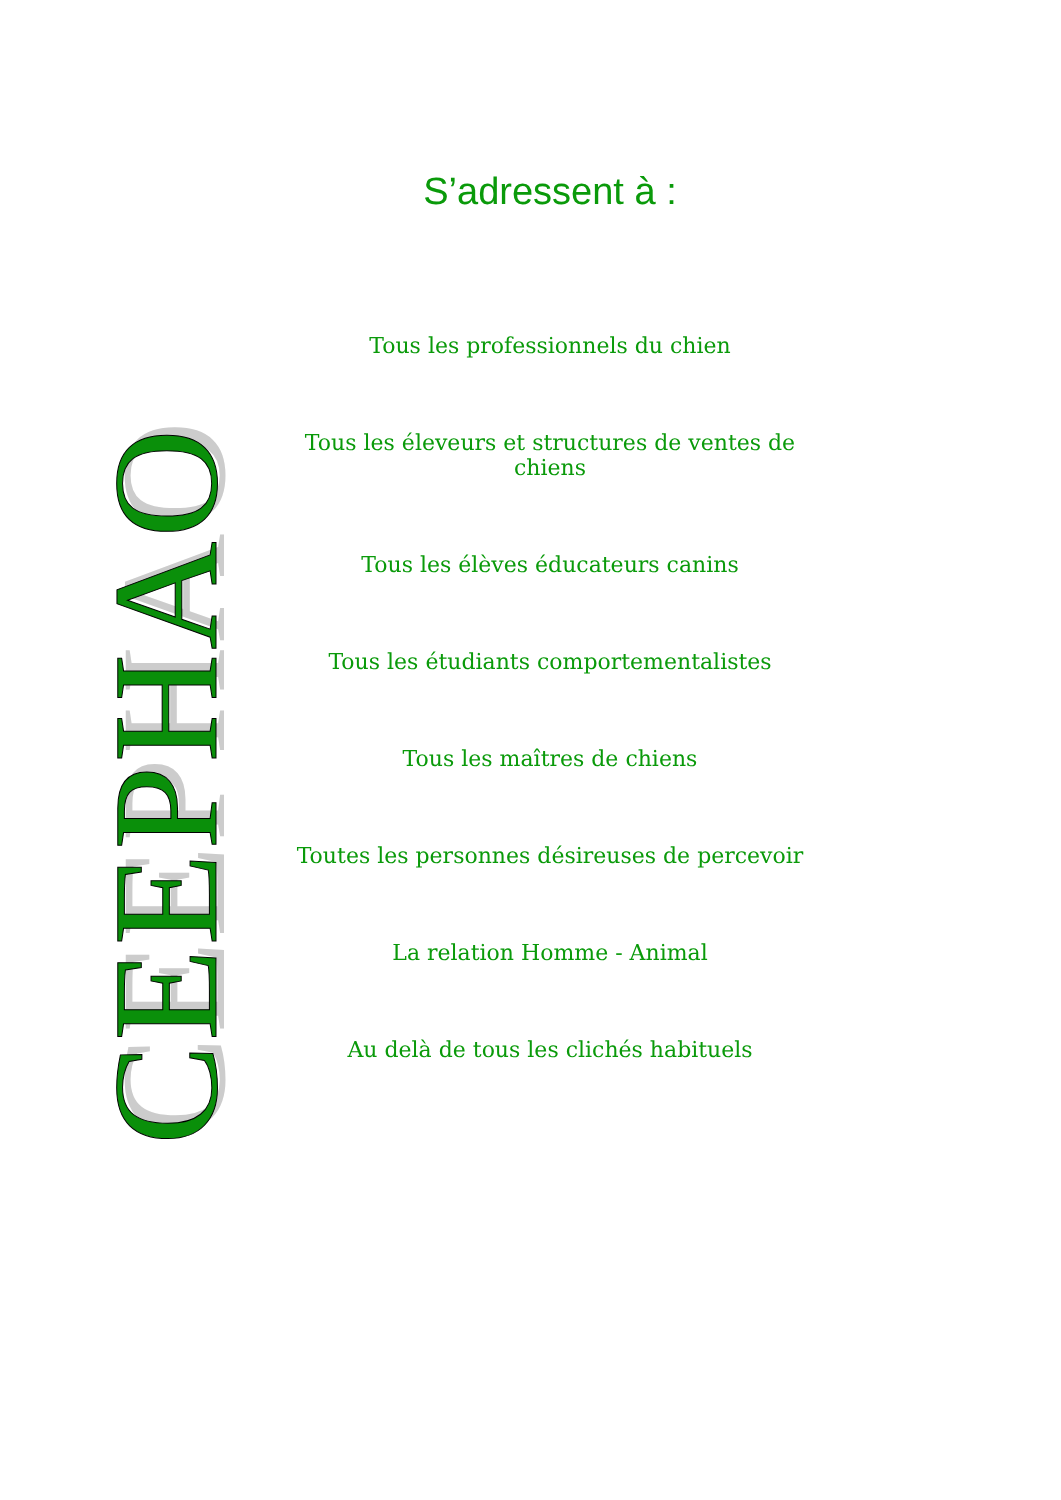CEEPHAO
S’adressent à :
Tous les professionnels du chien
Tous les éleveurs et structures de ventes de chiens
Tous les élèves éducateurs canins
Tous les étudiants comportementalistes
Tous les maîtres de chiens
Toutes les personnes désireuses de percevoir
La relation Homme - Animal
Au delà de tous les clichés habituels